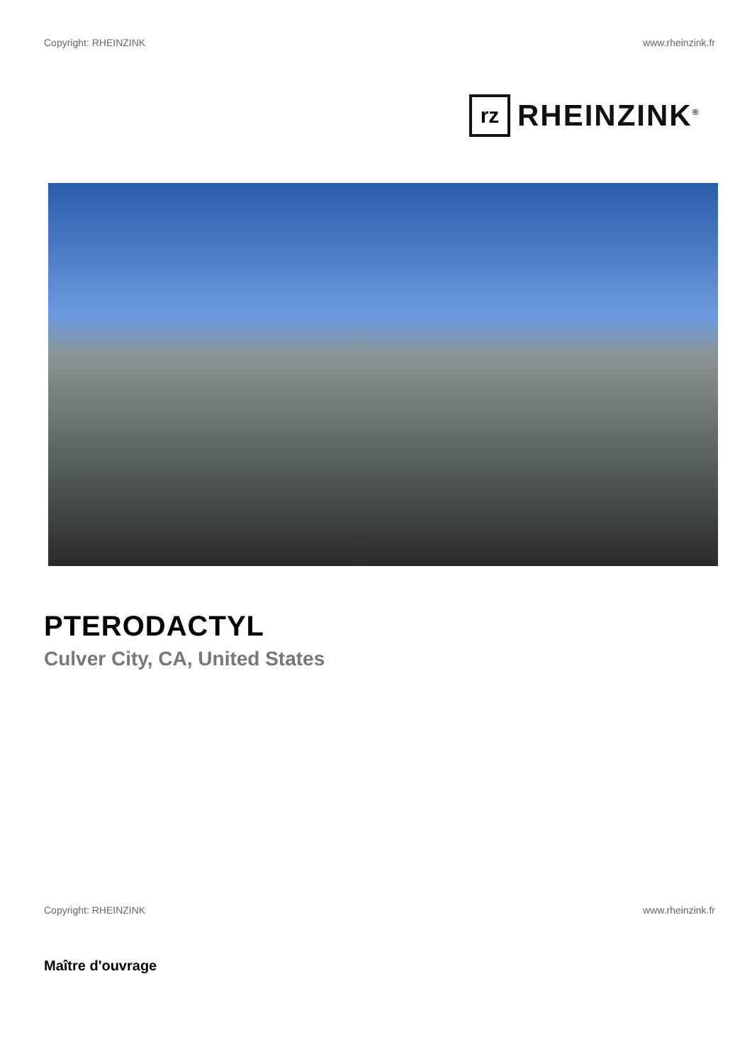Copyright: RHEINZINK www.rheinzink.fr
rz
RHEINZINK<sup>®</sup>
PTERODACTYL
Culver City, CA, United States
Copyright: RHEINZINK www.rheinzink.fr
Maître d'ouvrage